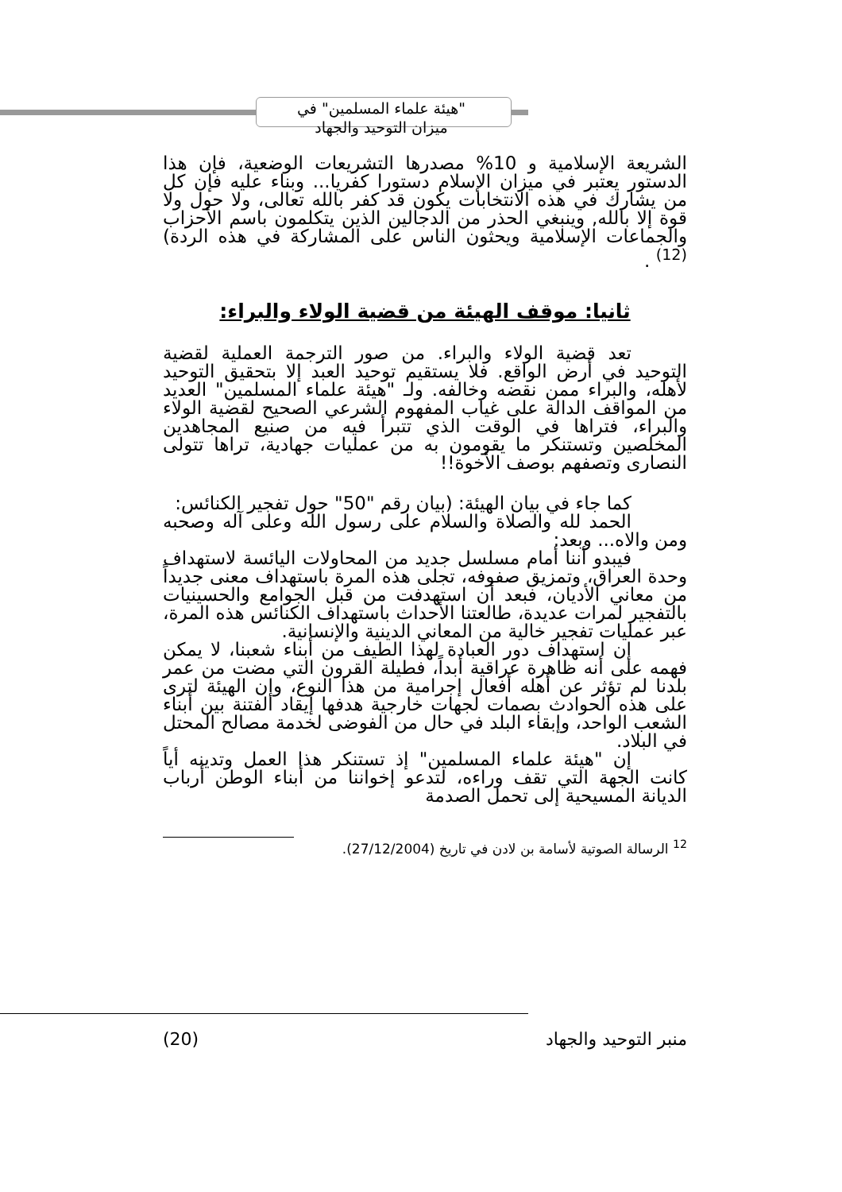"هيئة علماء المسلمين" في
ميزان التوحيد والجهاد
الشريعة الإسلامية و 10% مصدرها التشريعات الوضعية، فإن هذا الدستور يعتبر في ميزان الإسلام دستورا كفريا... وبناء عليه فإن كل من يشارك في هذه الانتخابات يكون قد كفر بالله تعالى، ولا حول ولا قوة إلا بالله, وينبغي الحذر من الدجالين الذين يتكلمون باسم الأحزاب والجماعات الإسلامية ويحثون الناس على المشاركة في هذه الردة)<sup>(12)</sup> .
ثانيا: موقف الهيئة من قضية الولاء والبراء:
تعد قضية الولاء والبراء. من صور الترجمة العملية لقضية التوحيد في أرض الواقع. فلا يستقيم توحيد العبد إلا بتحقيق التوحيد لأهله، والبراء ممن نقضه وخالفه. ولـ "هيئة علماء المسلمين" العديد من المواقف الدالة على غياب المفهوم الشرعي الصحيح لقضية الولاء والبراء، فتراها في الوقت الذي تتبرأ فيه من صنيع المجاهدين المخلصين وتستنكر ما يقومون به من عمليات جهادية، تراها تتولى النصارى وتصفهم بوصف الأخوة!!
كما جاء في بيان الهيئة: (بيان رقم "50" حول تفجير الكنائس:
الحمد لله والصلاة والسلام على رسول الله وعلى آله وصحبه ومن والاه... وبعد:
فيبدو أننا أمام مسلسل جديد من المحاولات اليائسة لاستهداف وحدة العراق، وتمزيق صفوفه، تجلى هذه المرة باستهداف معنى جديداً من معاني الأديان، فبعد أن استهدفت من قبل الجوامع والحسينيات بالتفجير لمرات عديدة، طالعتنا الأحداث باستهداف الكنائس هذه المرة، عبر عمليات تفجير خالية من المعاني الدينية والإنسانية.
إن استهداف دور العبادة لهذا الطيف من أبناء شعبنا، لا يمكن فهمه على أنه ظاهرة عراقية أبداً، فطيلة القرون التي مضت من عمر بلدنا لم تؤثر عن أهله أفعال إجرامية من هذا النوع، وإن الهيئة لترى على هذه الحوادث بصمات لجهات خارجية هدفها إيقاد الفتنة بين أبناء الشعب الواحد، وإبقاء البلد في حال من الفوضى لخدمة مصالح المحتل في البلاد.
إن "هيئة علماء المسلمين" إذ تستنكر هذا العمل وتدينه أياً كانت الجهة التي تقف وراءه، لتدعو إخواننا من أبناء الوطن أرباب الديانة المسيحية إلى تحمل الصدمة
<sup>12</sup> الرسالة الصوتية لأسامة بن لادن في تاريخ (27/12/2004).
(20) منبر التوحيد والجهاد